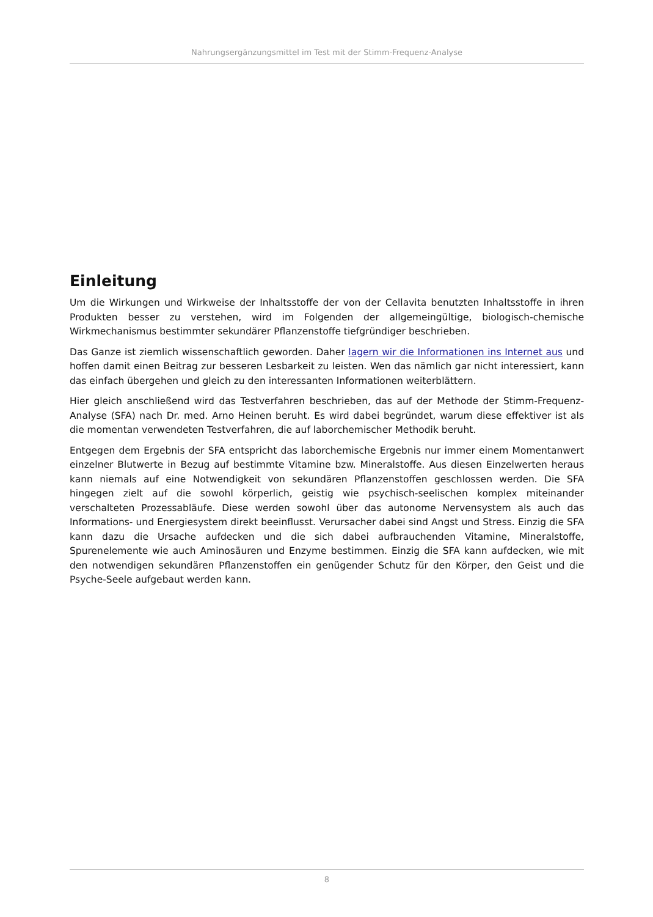Nahrungsergänzungsmittel im Test mit der Stimm-Frequenz-Analyse
Einleitung
Um die Wirkungen und Wirkweise der Inhaltsstoffe der von der Cellavita benutzten Inhaltsstoffe in ihren Produkten besser zu verstehen, wird im Folgenden der allgemeingültige, biologisch-chemische Wirkmechanismus bestimmter sekundärer Pflanzenstoffe tiefgründiger beschrieben.
Das Ganze ist ziemlich wissenschaftlich geworden. Daher lagern wir die Informationen ins Internet aus und hoffen damit einen Beitrag zur besseren Lesbarkeit zu leisten. Wen das nämlich gar nicht interessiert, kann das einfach übergehen und gleich zu den interessanten Informationen weiterblättern.
Hier gleich anschließend wird das Testverfahren beschrieben, das auf der Methode der Stimm-Frequenz-Analyse (SFA) nach Dr. med. Arno Heinen beruht. Es wird dabei begründet, warum diese effektiver ist als die momentan verwendeten Testverfahren, die auf laborchemischer Methodik beruht.
Entgegen dem Ergebnis der SFA entspricht das laborchemische Ergebnis nur immer einem Momentanwert einzelner Blutwerte in Bezug auf bestimmte Vitamine bzw. Mineralstoffe. Aus diesen Einzelwerten heraus kann niemals auf eine Notwendigkeit von sekundären Pflanzenstoffen geschlossen werden. Die SFA hingegen zielt auf die sowohl körperlich, geistig wie psychisch-seelischen komplex miteinander verschalteten Prozessabläufe. Diese werden sowohl über das autonome Nervensystem als auch das Informations- und Energiesystem direkt beeinflusst. Verursacher dabei sind Angst und Stress. Einzig die SFA kann dazu die Ursache aufdecken und die sich dabei aufbrauchenden Vitamine, Mineralstoffe, Spurenelemente wie auch Aminosäuren und Enzyme bestimmen. Einzig die SFA kann aufdecken, wie mit den notwendigen sekundären Pflanzenstoffen ein genügender Schutz für den Körper, den Geist und die Psyche-Seele aufgebaut werden kann.
8